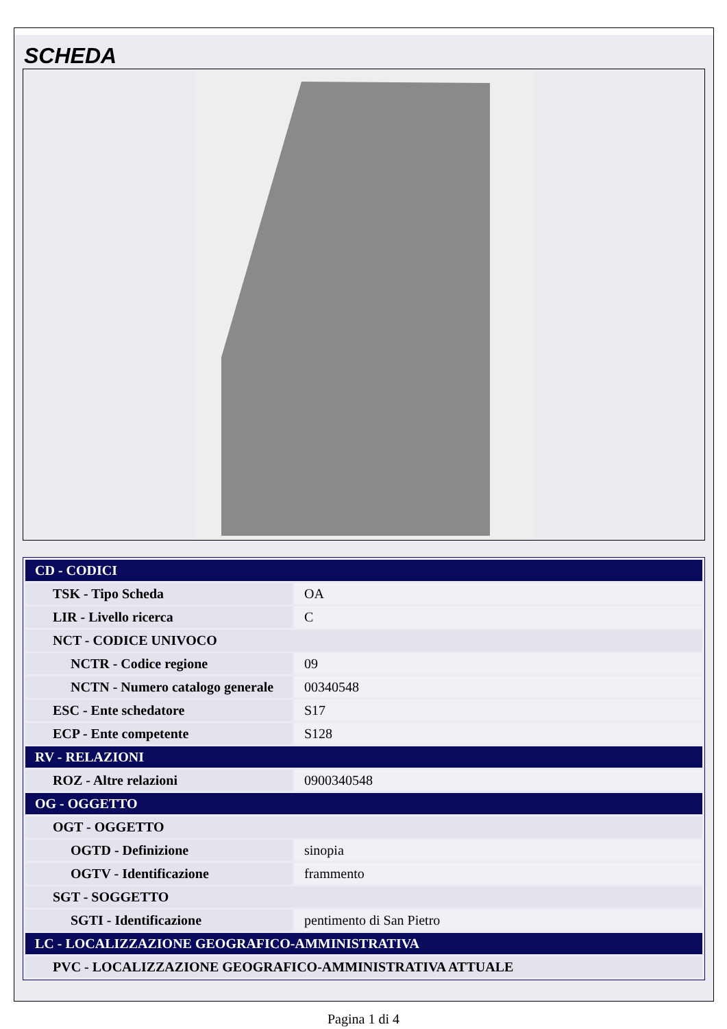SCHEDA
| CD - CODICI | |
| TSK - Tipo Scheda | OA |
| LIR - Livello ricerca | C |
| NCT - CODICE UNIVOCO | |
| NCTR - Codice regione | 09 |
| NCTN - Numero catalogo generale | 00340548 |
| ESC - Ente schedatore | S17 |
| ECP - Ente competente | S128 |
| RV - RELAZIONI | |
| ROZ - Altre relazioni | 0900340548 |
| OG - OGGETTO | |
| OGT - OGGETTO | |
| OGTD - Definizione | sinopia |
| OGTV - Identificazione | frammento |
| SGT - SOGGETTO | |
| SGTI - Identificazione | pentimento di San Pietro |
| LC - LOCALIZZAZIONE GEOGRAFICO-AMMINISTRATIVA | |
| PVC - LOCALIZZAZIONE GEOGRAFICO-AMMINISTRATIVA ATTUALE | |
Pagina 1 di 4